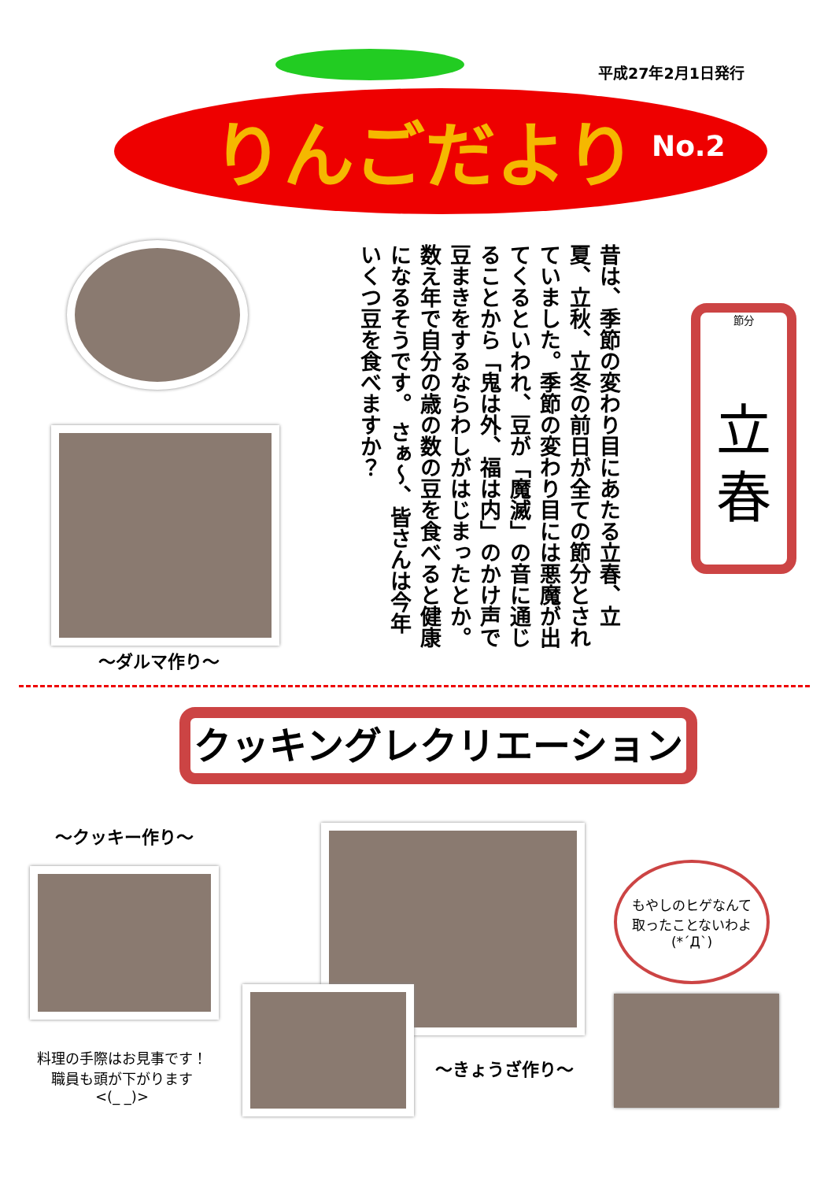平成27年2月1日発行
りんごだより No.2
～ダルマ作り～
昔は、季節の変わり目にあたる立春、立夏、立秋、立冬の前日が全ての節分とされていました。季節の変わり目には悪魔が出てくるといわれ、豆が「魔滅」の音に通じることから「鬼は外、福は内」のかけ声で豆まきをするならわしがはじまったとか。数え年で自分の歳の数の豆を食べると健康になるそうです。 さぁ～、皆さんは今年いくつ豆を食べますか？
節分
立
春
クッキングレクリエーション
～クッキー作り～
料理の手際はお見事です！
職員も頭が下がります
<(_ _)>
～きょうざ作り～
もやしのヒゲなんて
取ったことないわよ
(*´Д`)